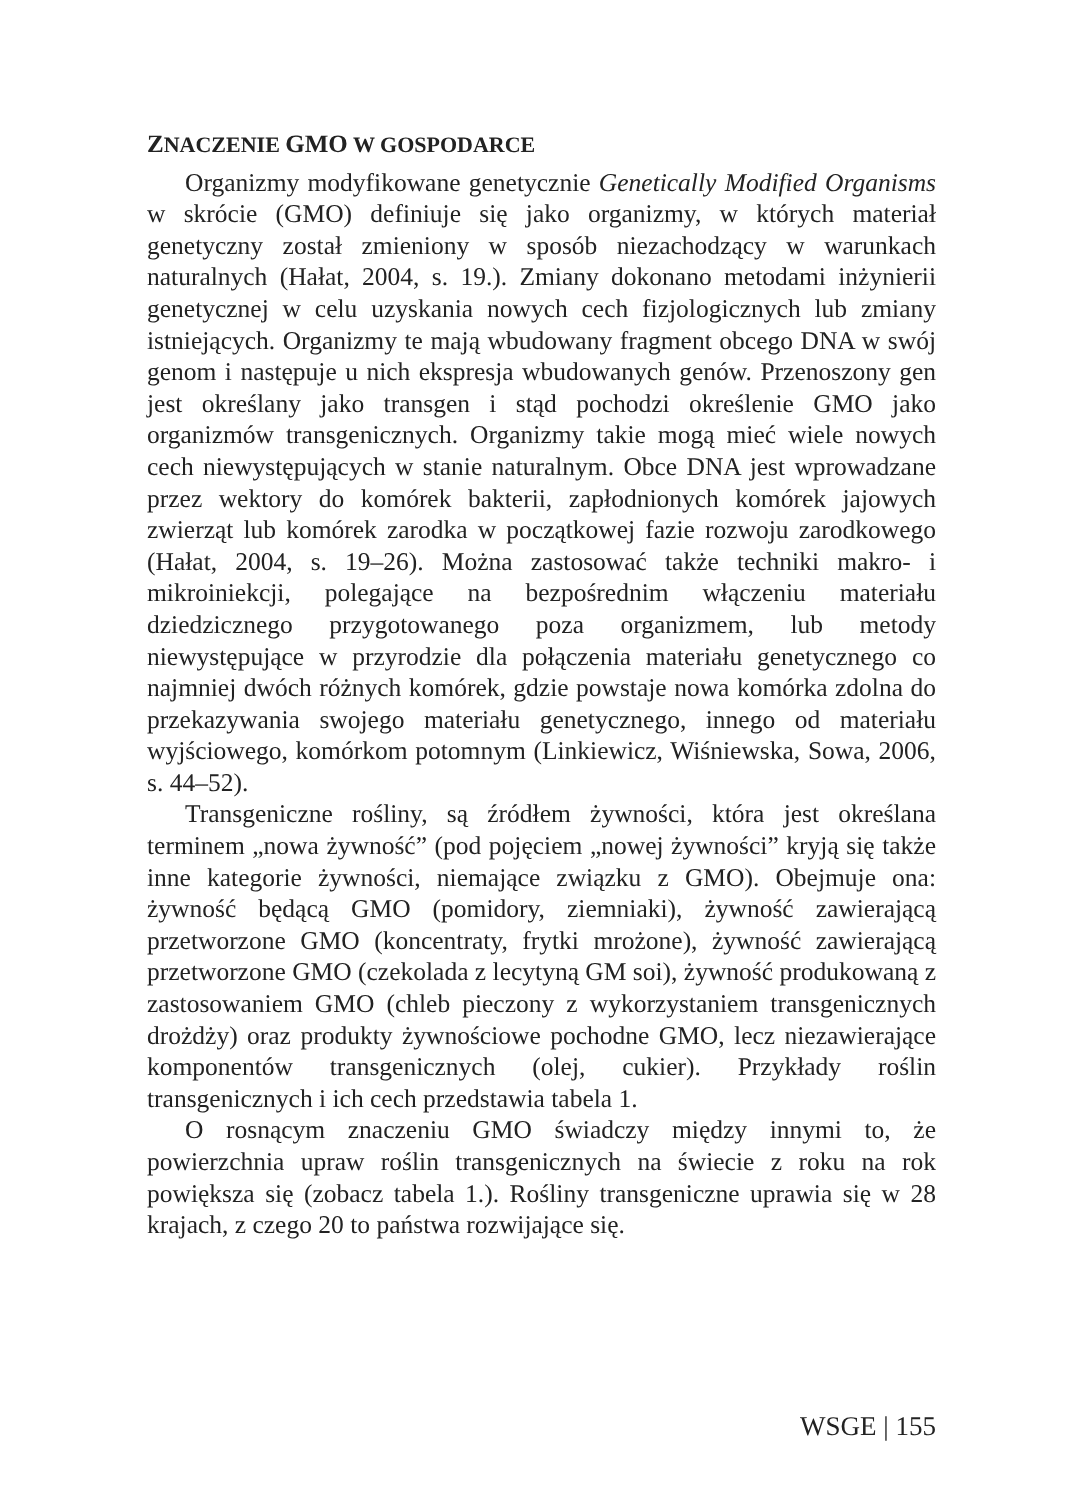ZNACZENIE GMO W GOSPODARCE
Organizmy modyfikowane genetycznie Genetically Modified Organisms w skrócie (GMO) definiuje się jako organizmy, w których materiał genetyczny został zmieniony w sposób niezachodzący w warunkach naturalnych (Hałat, 2004, s. 19.). Zmiany dokonano metodami inżynierii genetycznej w celu uzyskania nowych cech fizjologicznych lub zmiany istniejących. Organizmy te mają wbudowany fragment obcego DNA w swój genom i następuje u nich ekspresja wbudowanych genów. Przenoszony gen jest określany jako transgen i stąd pochodzi określenie GMO jako organizmów transgenicznych. Organizmy takie mogą mieć wiele nowych cech niewystępujących w stanie naturalnym. Obce DNA jest wprowadzane przez wektory do komórek bakterii, zapłodnionych komórek jajowych zwierząt lub komórek zarodka w początkowej fazie rozwoju zarodkowego (Hałat, 2004, s. 19–26). Można zastosować także techniki makro- i mikroiniekcji, polegające na bezpośrednim włączeniu materiału dziedzicznego przygotowanego poza organizmem, lub metody niewystępujące w przyrodzie dla połączenia materiału genetycznego co najmniej dwóch różnych komórek, gdzie powstaje nowa komórka zdolna do przekazywania swojego materiału genetycznego, innego od materiału wyjściowego, komórkom potomnym (Linkiewicz, Wiśniewska, Sowa, 2006, s. 44–52).
Transgeniczne rośliny, są źródłem żywności, która jest określana terminem „nowa żywność” (pod pojęciem „nowej żywności” kryją się także inne kategorie żywności, niemające związku z GMO). Obejmuje ona: żywność będącą GMO (pomidory, ziemniaki), żywność zawierającą przetworzone GMO (koncentraty, frytki mrożone), żywność zawierającą przetworzone GMO (czekolada z lecytyną GM soi), żywność produkowaną z zastosowaniem GMO (chleb pieczony z wykorzystaniem transgenicznych drożdży) oraz produkty żywnościowe pochodne GMO, lecz niezawierające komponentów transgenicznych (olej, cukier). Przykłady roślin transgenicznych i ich cech przedstawia tabela 1.
O rosnącym znaczeniu GMO świadczy między innymi to, że powierzchnia upraw roślin transgenicznych na świecie z roku na rok powiększa się (zobacz tabela 1.). Rośliny transgeniczne uprawia się w 28 krajach, z czego 20 to państwa rozwijające się.
WSGE | 155